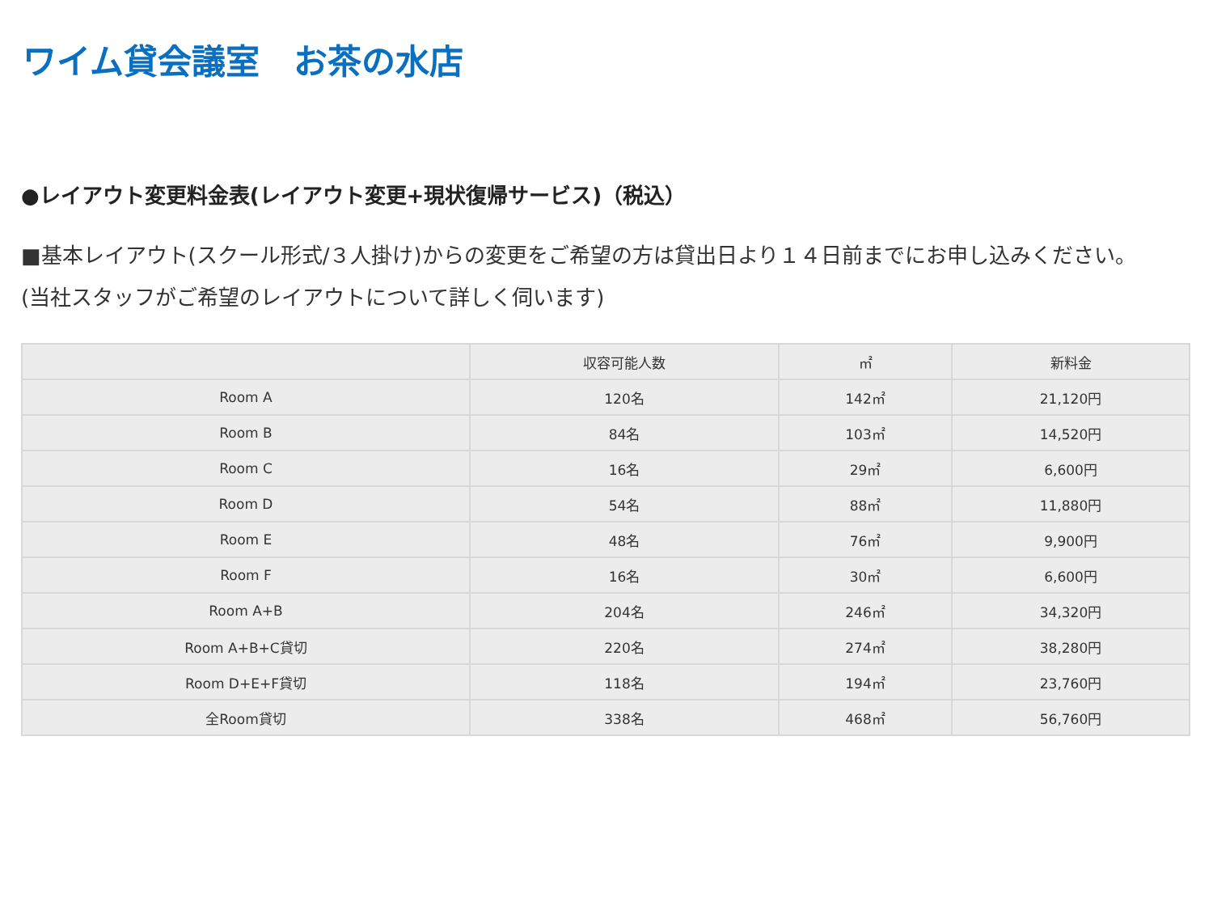ワイム貸会議室　お茶の水店
●レイアウト変更料金表(レイアウト変更+現状復帰サービス)（税込）
■基本レイアウト(スクール形式/３人掛け)からの変更をご希望の方は貸出日より１４日前までにお申し込みください。(当社スタッフがご希望のレイアウトについて詳しく伺います)
| | 収容可能人数 | ㎡ | 新料金 |
| --- | --- | --- | --- |
| Room A | 120名 | 142㎡ | 21,120円 |
| Room B | 84名 | 103㎡ | 14,520円 |
| Room C | 16名 | 29㎡ | 6,600円 |
| Room D | 54名 | 88㎡ | 11,880円 |
| Room E | 48名 | 76㎡ | 9,900円 |
| Room F | 16名 | 30㎡ | 6,600円 |
| Room A+B | 204名 | 246㎡ | 34,320円 |
| Room A+B+C貸切 | 220名 | 274㎡ | 38,280円 |
| Room D+E+F貸切 | 118名 | 194㎡ | 23,760円 |
| 全Room貸切 | 338名 | 468㎡ | 56,760円 |